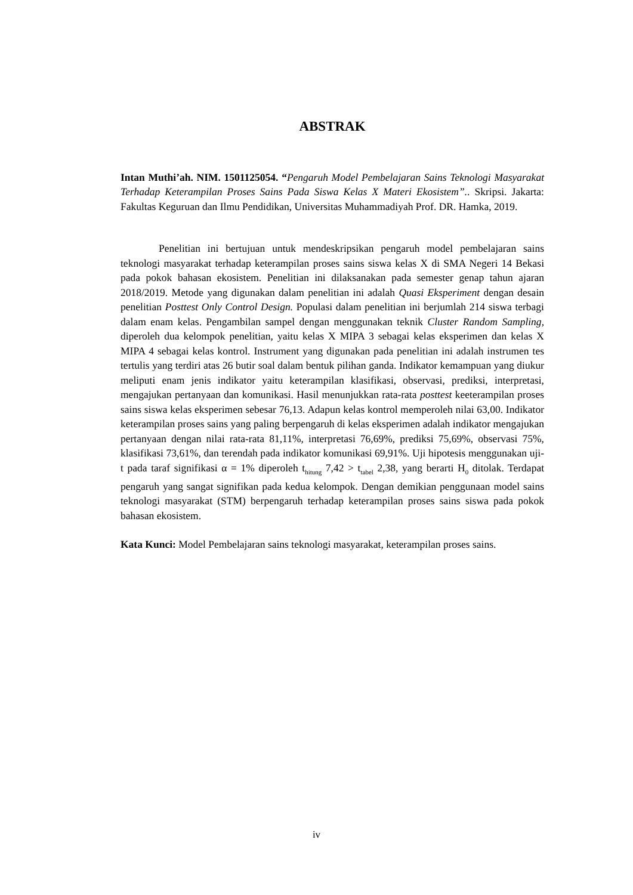ABSTRAK
Intan Muthi’ah. NIM. 1501125054. “Pengaruh Model Pembelajaran Sains Teknologi Masyarakat Terhadap Keterampilan Proses Sains Pada Siswa Kelas X Materi Ekosistem”.. Skripsi. Jakarta: Fakultas Keguruan dan Ilmu Pendidikan, Universitas Muhammadiyah Prof. DR. Hamka, 2019.
Penelitian ini bertujuan untuk mendeskripsikan pengaruh model pembelajaran sains teknologi masyarakat terhadap keterampilan proses sains siswa kelas X di SMA Negeri 14 Bekasi pada pokok bahasan ekosistem. Penelitian ini dilaksanakan pada semester genap tahun ajaran 2018/2019. Metode yang digunakan dalam penelitian ini adalah Quasi Eksperiment dengan desain penelitian Posttest Only Control Design. Populasi dalam penelitian ini berjumlah 214 siswa terbagi dalam enam kelas. Pengambilan sampel dengan menggunakan teknik Cluster Random Sampling, diperoleh dua kelompok penelitian, yaitu kelas X MIPA 3 sebagai kelas eksperimen dan kelas X MIPA 4 sebagai kelas kontrol. Instrument yang digunakan pada penelitian ini adalah instrumen tes tertulis yang terdiri atas 26 butir soal dalam bentuk pilihan ganda. Indikator kemampuan yang diukur meliputi enam jenis indikator yaitu keterampilan klasifikasi, observasi, prediksi, interpretasi, mengajukan pertanyaan dan komunikasi. Hasil menunjukkan rata-rata posttest keeterampilan proses sains siswa kelas eksperimen sebesar 76,13. Adapun kelas kontrol memperoleh nilai 63,00. Indikator keterampilan proses sains yang paling berpengaruh di kelas eksperimen adalah indikator mengajukan pertanyaan dengan nilai rata-rata 81,11%, interpretasi 76,69%, prediksi 75,69%, observasi 75%, klasifikasi 73,61%, dan terendah pada indikator komunikasi 69,91%. Uji hipotesis menggunakan uji-t pada taraf signifikasi α = 1% diperoleh t<sub>hitung</sub> 7,42 > t<sub>tabel</sub> 2,38, yang berarti H<sub>0</sub> ditolak. Terdapat pengaruh yang sangat signifikan pada kedua kelompok. Dengan demikian penggunaan model sains teknologi masyarakat (STM) berpengaruh terhadap keterampilan proses sains siswa pada pokok bahasan ekosistem.
Kata Kunci: Model Pembelajaran sains teknologi masyarakat, keterampilan proses sains.
iv